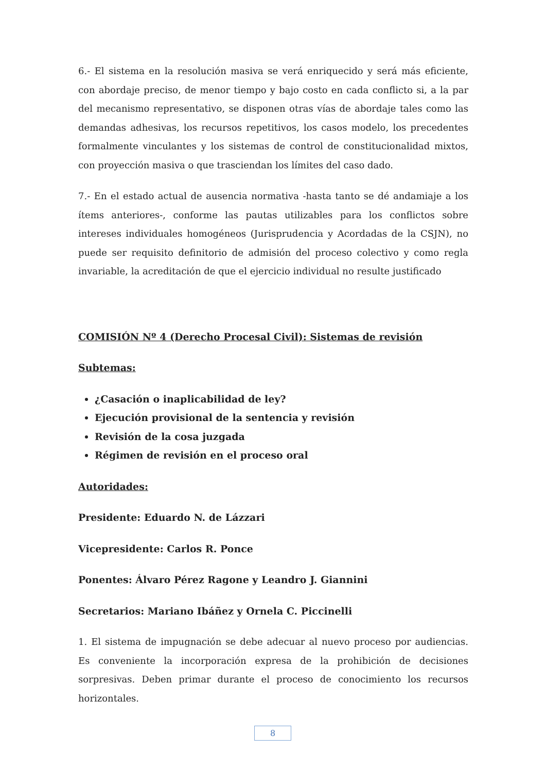6.- El sistema en la resolución masiva se verá enriquecido y será más eficiente, con abordaje preciso, de menor tiempo y bajo costo en cada conflicto si, a la par del mecanismo representativo, se disponen otras vías de abordaje tales como las demandas adhesivas, los recursos repetitivos, los casos modelo, los precedentes formalmente vinculantes y los sistemas de control de constitucionalidad mixtos, con proyección masiva o que trasciendan los límites del caso dado.
7.- En el estado actual de ausencia normativa -hasta tanto se dé andamiaje a los ítems anteriores-, conforme las pautas utilizables para los conflictos sobre intereses individuales homogéneos (Jurisprudencia y Acordadas de la CSJN), no puede ser requisito definitorio de admisión del proceso colectivo y como regla invariable, la acreditación de que el ejercicio individual no resulte justificado
COMISIÓN Nº 4 (Derecho Procesal Civil): Sistemas de revisión
Subtemas:
¿Casación o inaplicabilidad de ley?
Ejecución provisional de la sentencia y revisión
Revisión de la cosa juzgada
Régimen de revisión en el proceso oral
Autoridades:
Presidente: Eduardo N. de Lázzari
Vicepresidente: Carlos R. Ponce
Ponentes: Álvaro Pérez Ragone y Leandro J. Giannini
Secretarios: Mariano Ibáñez y Ornela C. Piccinelli
1. El sistema de impugnación se debe adecuar al nuevo proceso por audiencias. Es conveniente la incorporación expresa de la prohibición de decisiones sorpresivas. Deben primar durante el proceso de conocimiento los recursos horizontales.
8